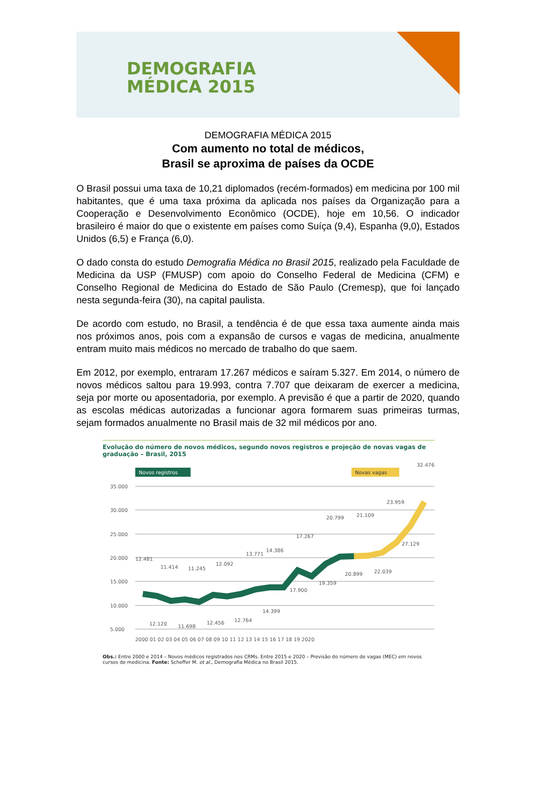DEMOGRAFIA
MÉDICA 2015
DEMOGRAFIA MÉDICA 2015
Com aumento no total de médicos,
Brasil se aproxima de países da OCDE
O Brasil possui uma taxa de 10,21 diplomados (recém-formados) em medicina por 100 mil habitantes, que é uma taxa próxima da aplicada nos países da Organização para a Cooperação e Desenvolvimento Econômico (OCDE), hoje em 10,56. O indicador brasileiro é maior do que o existente em países como Suíça (9,4), Espanha (9,0), Estados Unidos (6,5) e França (6,0).
O dado consta do estudo Demografia Médica no Brasil 2015, realizado pela Faculdade de Medicina da USP (FMUSP) com apoio do Conselho Federal de Medicina (CFM) e Conselho Regional de Medicina do Estado de São Paulo (Cremesp), que foi lançado nesta segunda-feira (30), na capital paulista.
De acordo com estudo, no Brasil, a tendência é de que essa taxa aumente ainda mais nos próximos anos, pois com a expansão de cursos e vagas de medicina, anualmente entram muito mais médicos no mercado de trabalho do que saem.
Em 2012, por exemplo, entraram 17.267 médicos e saíram 5.327. Em 2014, o número de novos médicos saltou para 19.993, contra 7.707 que deixaram de exercer a medicina, seja por morte ou aposentadoria, por exemplo. A previsão é que a partir de 2020, quando as escolas médicas autorizadas a funcionar agora formarem suas primeiras turmas, sejam formados anualmente no Brasil mais de 32 mil médicos por ano.
Evolução do número de novos médicos, segundo novos registros e projeção de novas vagas de graduação – Brasil, 2015
Novos registros
Novas vagas
35.000
30.000
25.000
20.000
15.000
10.000
5.000
12.481
11.414
11.245
12.092
13.771
14.386
17.267
20.799
21.109
23.959
32.476
12.120
11.698
12.456
12.764
14.399
17.900
19.359
20.899
22.039
27.129
2000 01 02 03 04 05 06 07 08 09 10 11 12 13 14 15 16 17 18 19 2020
Obs.: Entre 2000 e 2014 – Novos médicos registrados nos CRMs. Entre 2015 e 2020 – Previsão do número de vagas (MEC) em novos cursos de medicina. Fonte: Scheffer M. et al., Demografia Médica no Brasil 2015.